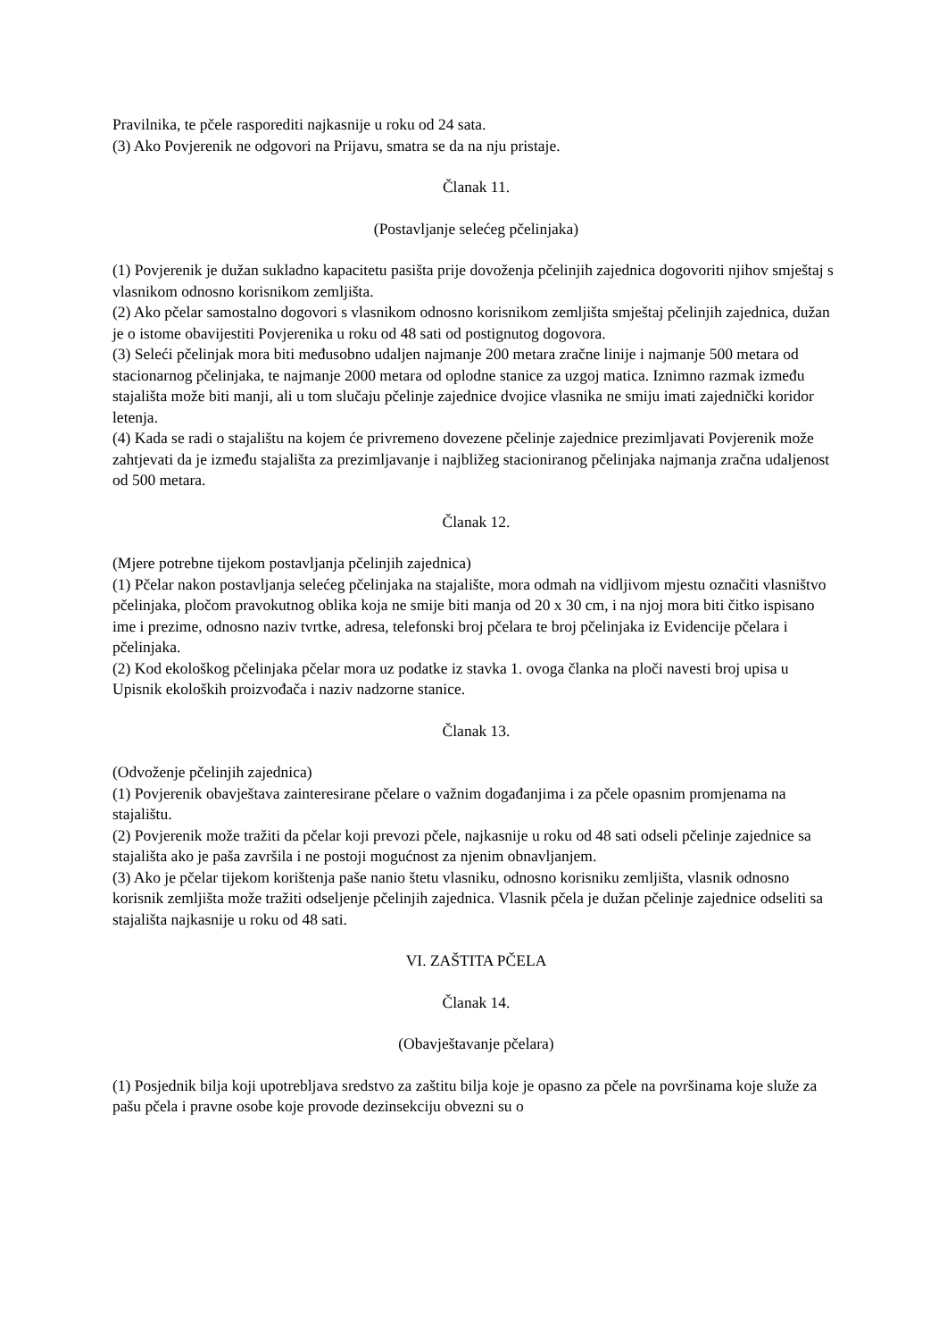Pravilnika, te pčele rasporediti najkasnije u roku od 24 sata.
(3) Ako Povjerenik ne odgovori na Prijavu, smatra se da na nju pristaje.
Članak 11.
(Postavljanje selećeg pčelinjaka)
(1) Povjerenik je dužan sukladno kapacitetu pasišta prije dovoženja pčelinjih zajednica dogovoriti njihov smještaj s vlasnikom odnosno korisnikom zemljišta.
(2) Ako pčelar samostalno dogovori s vlasnikom odnosno korisnikom zemljišta smještaj pčelinjih zajednica, dužan je o istome obavijestiti Povjerenika u roku od 48 sati od postignutog dogovora.
(3) Seleći pčelinjak mora biti međusobno udaljen najmanje 200 metara zračne linije i najmanje 500 metara od stacionarnog pčelinjaka, te najmanje 2000 metara od oplodne stanice za uzgoj matica. Iznimno razmak između stajališta može biti manji, ali u tom slučaju pčelinje zajednice dvojice vlasnika ne smiju imati zajednički koridor letenja.
(4) Kada se radi o stajalištu na kojem će privremeno dovezene pčelinje zajednice prezimljavati Povjerenik može zahtjevati da je između stajališta za prezimljavanje i najbližeg stacioniranog pčelinjaka najmanja zračna udaljenost od 500 metara.
Članak 12.
(Mjere potrebne tijekom postavljanja pčelinjih zajednica)
(1) Pčelar nakon postavljanja selećeg pčelinjaka na stajalište, mora odmah na vidljivom mjestu označiti vlasništvo pčelinjaka, pločom pravokutnog oblika koja ne smije biti manja od 20 x 30 cm, i na njoj mora biti čitko ispisano ime i prezime, odnosno naziv tvrtke, adresa, telefonski broj pčelara te broj pčelinjaka iz Evidencije pčelara i pčelinjaka.
(2) Kod ekološkog pčelinjaka pčelar mora uz podatke iz stavka 1. ovoga članka na ploči navesti broj upisa u Upisnik ekoloških proizvođača i naziv nadzorne stanice.
Članak 13.
(Odvoženje pčelinjih zajednica)
(1) Povjerenik obavještava zainteresirane pčelare o važnim događanjima i za pčele opasnim promjenama na stajalištu.
(2) Povjerenik može tražiti da pčelar koji prevozi pčele, najkasnije u roku od 48 sati odseli pčelinje zajednice sa stajališta ako je paša završila i ne postoji mogućnost za njenim obnavljanjem.
(3) Ako je pčelar tijekom korištenja paše nanio štetu vlasniku, odnosno korisniku zemljišta, vlasnik odnosno korisnik zemljišta može tražiti odseljenje pčelinjih zajednica. Vlasnik pčela je dužan pčelinje zajednice odseliti sa stajališta najkasnije u roku od 48 sati.
VI. ZAŠTITA PČELA
Članak 14.
(Obavještavanje pčelara)
(1) Posjednik bilja koji upotrebljava sredstvo za zaštitu bilja koje je opasno za pčele na površinama koje služe za pašu pčela i pravne osobe koje provode dezinsekciju obvezni su o